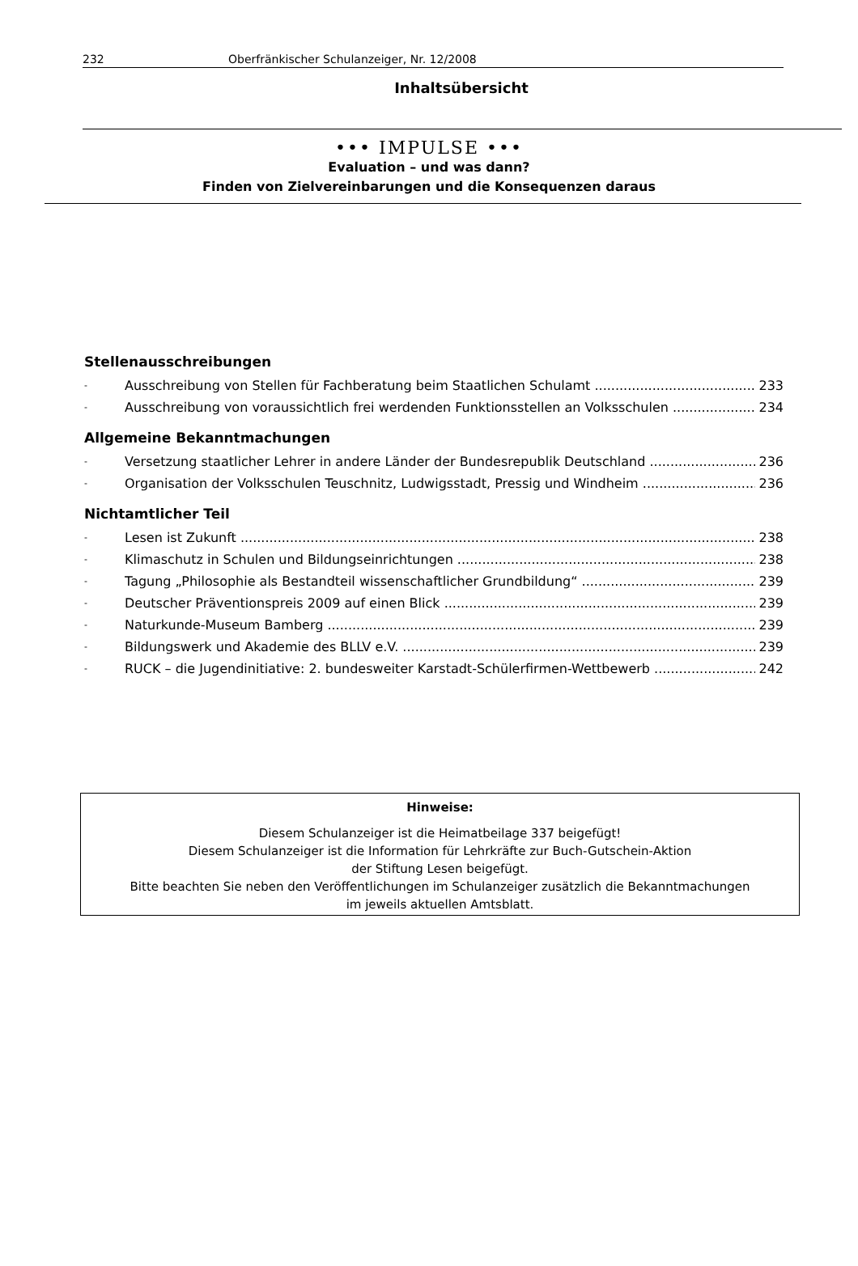232 Oberfränkischer Schulanzeiger, Nr. 12/2008
Inhaltsübersicht
••• IMPULSE •••
Evaluation – und was dann?
Finden von Zielvereinbarungen und die Konsequenzen daraus
Stellenausschreibungen
- Ausschreibung von Stellen für Fachberatung beim Staatlichen Schulamt 233
- Ausschreibung von voraussichtlich frei werdenden Funktionsstellen an Volksschulen 234
Allgemeine Bekanntmachungen
- Versetzung staatlicher Lehrer in andere Länder der Bundesrepublik Deutschland 236
- Organisation der Volksschulen Teuschnitz, Ludwigsstadt, Pressig und Windheim 236
Nichtamtlicher Teil
- Lesen ist Zukunft 238
- Klimaschutz in Schulen und Bildungseinrichtungen 238
- Tagung „Philosophie als Bestandteil wissenschaftlicher Grundbildung“239
- Deutscher Präventionspreis 2009 auf einen Blick 239
- Naturkunde-Museum Bamberg 239
- Bildungswerk und Akademie des BLLV e.V. 239
- RUCK – die Jugendinitiative: 2. bundesweiter Karstadt-Schülerfirmen-Wettbewerb 242
Hinweise:
Diesem Schulanzeiger ist die Heimatbeilage 337 beigefügt!
Diesem Schulanzeiger ist die Information für Lehrkräfte zur Buch-Gutschein-Aktion
der Stiftung Lesen beigefügt.
Bitte beachten Sie neben den Veröffentlichungen im Schulanzeiger zusätzlich die Bekanntmachungen
im jeweils aktuellen Amtsblatt.